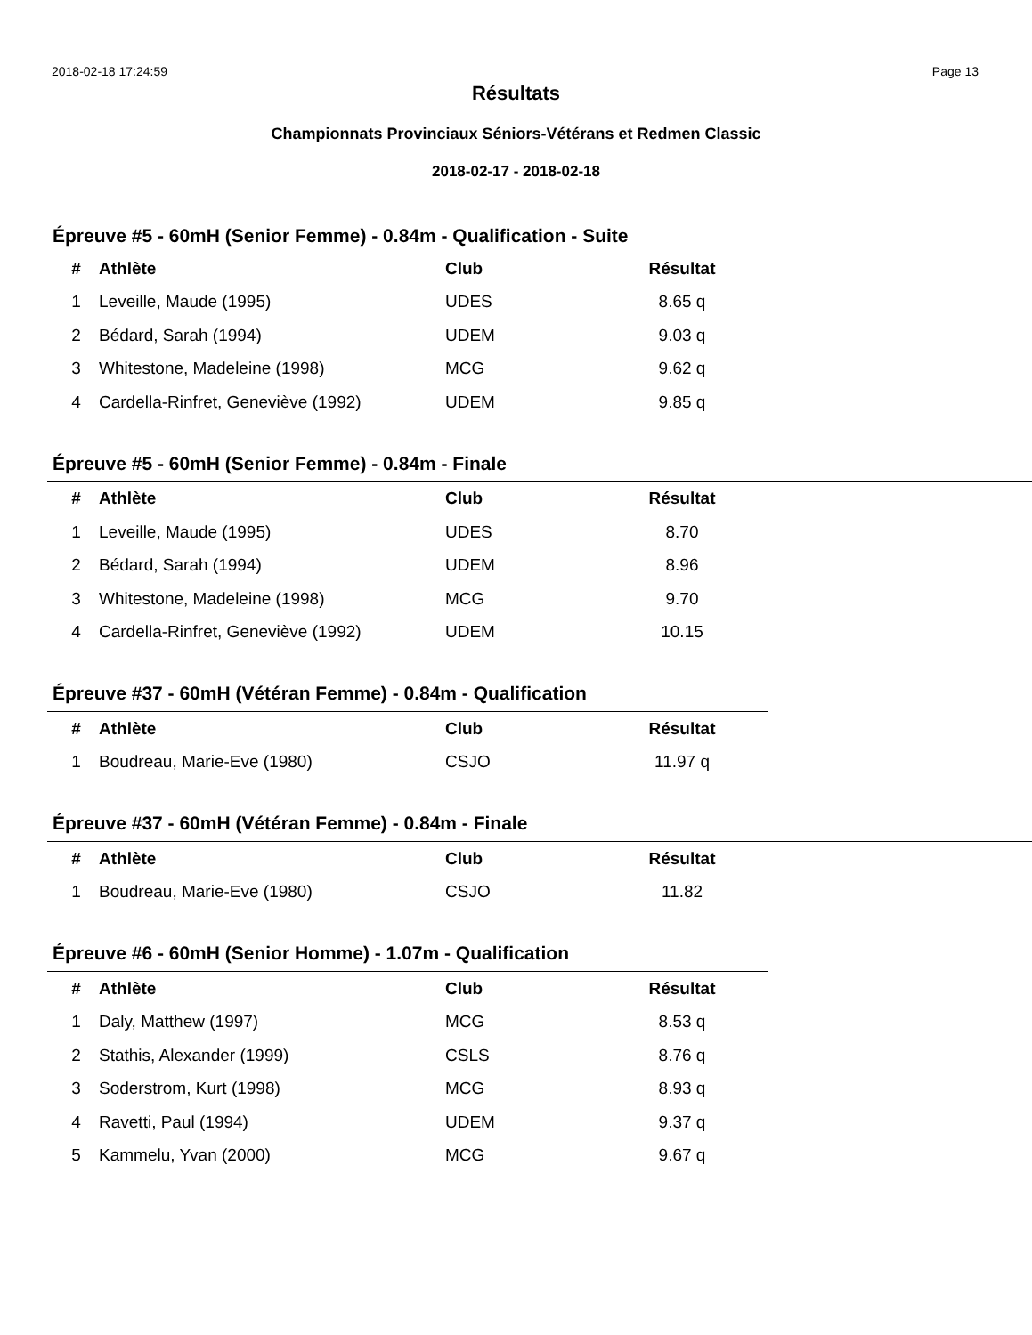2018-02-18 17:24:59 Page 13
Résultats
Championnats Provinciaux Séniors-Vétérans et Redmen Classic
2018-02-17 - 2018-02-18
Épreuve #5 - 60mH (Senior Femme) - 0.84m - Qualification - Suite
| # | Athlète | Club | Résultat |
| --- | --- | --- | --- |
| 1 | Leveille, Maude (1995) | UDES | 8.65 q |
| 2 | Bédard, Sarah (1994) | UDEM | 9.03 q |
| 3 | Whitestone, Madeleine (1998) | MCG | 9.62 q |
| 4 | Cardella-Rinfret, Geneviève (1992) | UDEM | 9.85 q |
Épreuve #5 - 60mH (Senior Femme) - 0.84m - Finale
| # | Athlète | Club | Résultat |
| --- | --- | --- | --- |
| 1 | Leveille, Maude (1995) | UDES | 8.70 |
| 2 | Bédard, Sarah (1994) | UDEM | 8.96 |
| 3 | Whitestone, Madeleine (1998) | MCG | 9.70 |
| 4 | Cardella-Rinfret, Geneviève (1992) | UDEM | 10.15 |
Épreuve #37 - 60mH (Vétéran Femme) - 0.84m - Qualification
| # | Athlète | Club | Résultat |
| --- | --- | --- | --- |
| 1 | Boudreau, Marie-Eve (1980) | CSJO | 11.97 q |
Épreuve #37 - 60mH (Vétéran Femme) - 0.84m - Finale
| # | Athlète | Club | Résultat |
| --- | --- | --- | --- |
| 1 | Boudreau, Marie-Eve (1980) | CSJO | 11.82 |
Épreuve #6 - 60mH (Senior Homme) - 1.07m - Qualification
| # | Athlète | Club | Résultat |
| --- | --- | --- | --- |
| 1 | Daly, Matthew (1997) | MCG | 8.53 q |
| 2 | Stathis, Alexander (1999) | CSLS | 8.76 q |
| 3 | Soderstrom, Kurt (1998) | MCG | 8.93 q |
| 4 | Ravetti, Paul (1994) | UDEM | 9.37 q |
| 5 | Kammelu, Yvan (2000) | MCG | 9.67 q |